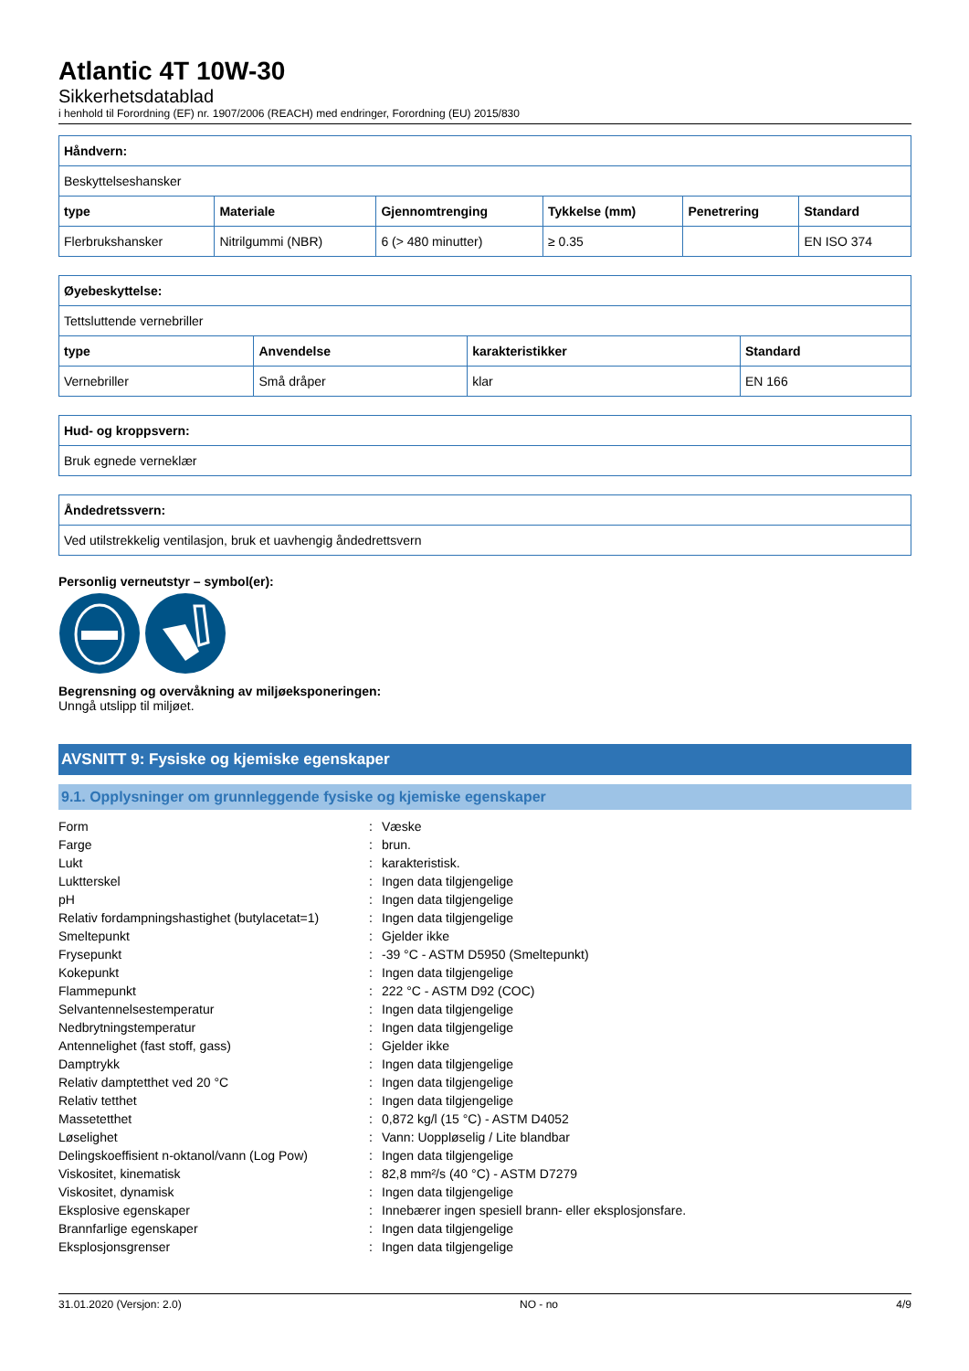Atlantic 4T 10W-30
Sikkerhetsdatablad
i henhold til Forordning (EF) nr. 1907/2006 (REACH) med endringer, Forordning (EU) 2015/830
| Håndvern: | | | | | |
| --- | --- | --- | --- | --- | --- |
| Beskyttelseshansker | | | | | |
| type | Materiale | Gjennomtrenging | Tykkelse (mm) | Penetrering | Standard |
| Flerbrukshansker | Nitrilgummi (NBR) | 6 (> 480 minutter) | ≥ 0.35 | | EN ISO 374 |
| Øyebeskyttelse: | | | |
| --- | --- | --- | --- |
| Tettsluttende vernebriller | | | |
| type | Anvendelse | karakteristikker | Standard |
| Vernebriller | Små dråper | klar | EN 166 |
| Hud- og kroppsvern: |
| --- |
| Bruk egnede verneklær |
| Åndedretssvern: |
| --- |
| Ved utilstrekkelig ventilasjon, bruk et uavhengig åndedrettsvern |
Personlig verneutstyr – symbol(er):
Begrensning og overvåkning av miljøeksponeringen:
Unngå utslipp til miljøet.
AVSNITT 9: Fysiske og kjemiske egenskaper
9.1. Opplysninger om grunnleggende fysiske og kjemiske egenskaper
| Form | : | Væske |
| Farge | : | brun. |
| Lukt | : | karakteristisk. |
| Luktterskel | : | Ingen data tilgjengelige |
| pH | : | Ingen data tilgjengelige |
| Relativ fordampningshastighet (butylacetat=1) | : | Ingen data tilgjengelige |
| Smeltepunkt | : | Gjelder ikke |
| Frysepunkt | : | -39 °C - ASTM D5950 (Smeltepunkt) |
| Kokepunkt | : | Ingen data tilgjengelige |
| Flammepunkt | : | 222 °C - ASTM D92 (COC) |
| Selvantennelsestemperatur | : | Ingen data tilgjengelige |
| Nedbrytningstemperatur | : | Ingen data tilgjengelige |
| Antennelighet (fast stoff, gass) | : | Gjelder ikke |
| Damptrykk | : | Ingen data tilgjengelige |
| Relativ damptetthet ved 20 °C | : | Ingen data tilgjengelige |
| Relativ tetthet | : | Ingen data tilgjengelige |
| Massetetthet | : | 0,872 kg/l (15 °C) - ASTM D4052 |
| Løselighet | : | Vann: Uoppløselig / Lite blandbar |
| Delingskoeffisient n-oktanol/vann (Log Pow) | : | Ingen data tilgjengelige |
| Viskositet, kinematisk | : | 82,8 mm²/s (40 °C) - ASTM D7279 |
| Viskositet, dynamisk | : | Ingen data tilgjengelige |
| Eksplosive egenskaper | : | Innebærer ingen spesiell brann- eller eksplosjonsfare. |
| Brannfarlige egenskaper | : | Ingen data tilgjengelige |
| Eksplosjonsgrenser | : | Ingen data tilgjengelige |
31.01.2020 (Versjon: 2.0) NO - no 4/9